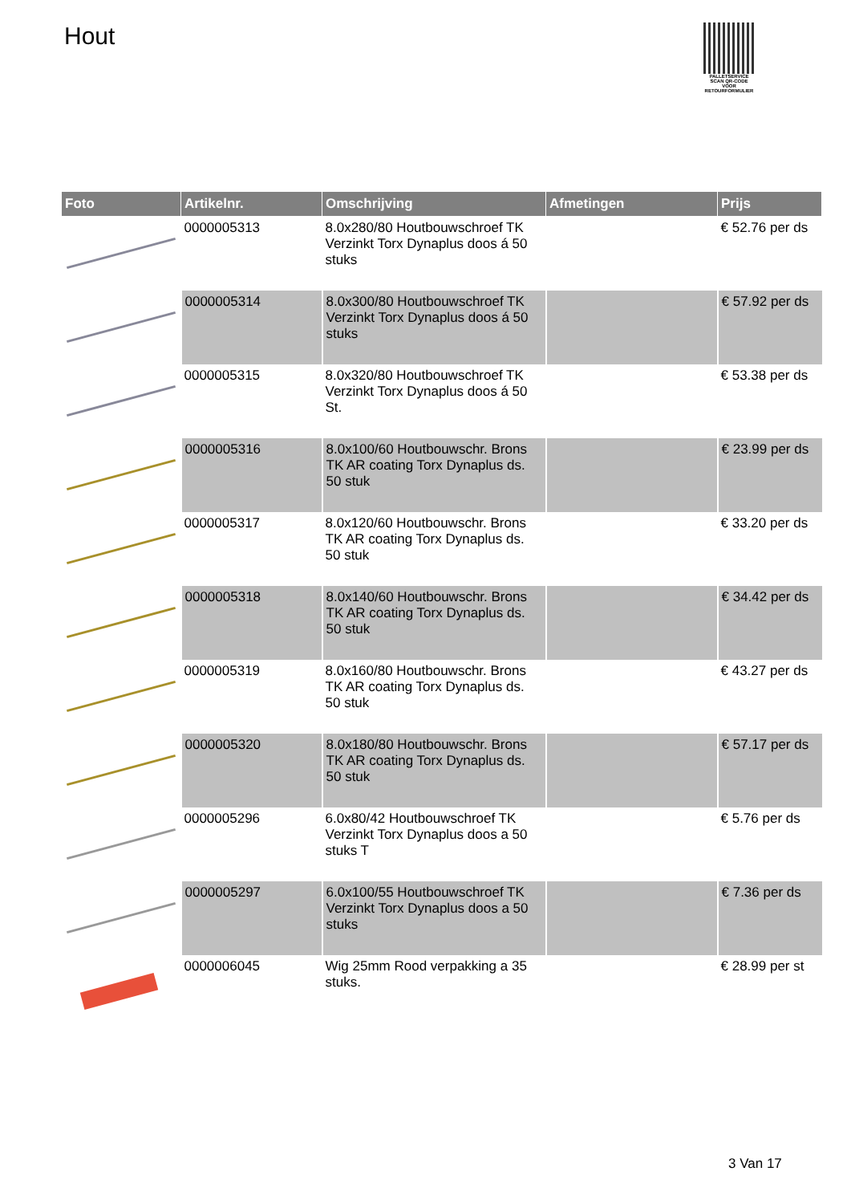Hout
PALLETSERVICE
SCAN QR-CODE VOOR RETOURFORMULIER
| Foto | Artikelnr. | Omschrijving | Afmetingen | Prijs |
| --- | --- | --- | --- | --- |
| | 0000005313 | 8.0x280/80 Houtbouwschroef TK Verzinkt Torx Dynaplus doos á 50 stuks | | € 52.76 per ds |
| | 0000005314 | 8.0x300/80 Houtbouwschroef TK Verzinkt Torx Dynaplus doos á 50 stuks | | € 57.92 per ds |
| | 0000005315 | 8.0x320/80 Houtbouwschroef TK Verzinkt Torx Dynaplus doos á 50 St. | | € 53.38 per ds |
| | 0000005316 | 8.0x100/60 Houtbouwschr. Brons TK AR coating Torx Dynaplus ds. 50 stuk | | € 23.99 per ds |
| | 0000005317 | 8.0x120/60 Houtbouwschr. Brons TK AR coating Torx Dynaplus ds. 50 stuk | | € 33.20 per ds |
| | 0000005318 | 8.0x140/60 Houtbouwschr. Brons TK AR coating Torx Dynaplus ds. 50 stuk | | € 34.42 per ds |
| | 0000005319 | 8.0x160/80 Houtbouwschr. Brons TK AR coating Torx Dynaplus ds. 50 stuk | | € 43.27 per ds |
| | 0000005320 | 8.0x180/80 Houtbouwschr. Brons TK AR coating Torx Dynaplus ds. 50 stuk | | € 57.17 per ds |
| | 0000005296 | 6.0x80/42 Houtbouwschroef TK Verzinkt Torx Dynaplus doos a 50 stuks T | | € 5.76 per ds |
| | 0000005297 | 6.0x100/55 Houtbouwschroef TK Verzinkt Torx Dynaplus doos a 50 stuks | | € 7.36 per ds |
| | 0000006045 | Wig 25mm Rood verpakking a 35 stuks. | | € 28.99 per st |
3 Van 17